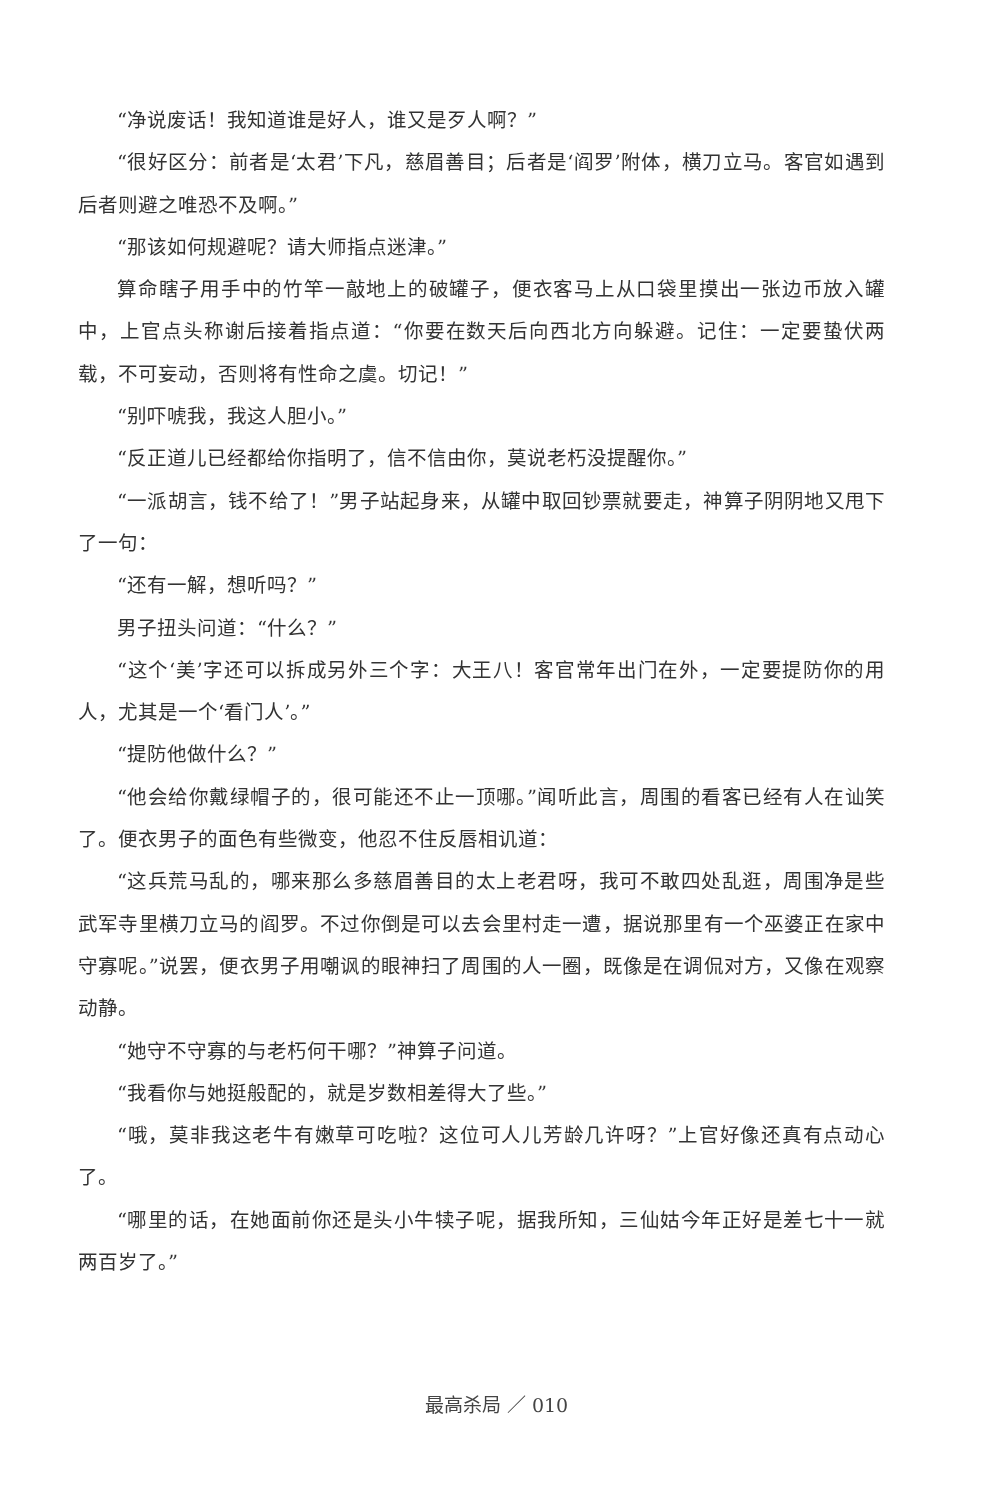“净说废话！我知道谁是好人，谁又是歹人啊？”
“很好区分：前者是‘太君’下凡，慈眉善目；后者是‘阎罗’附体，横刀立马。客官如遇到后者则避之唯恐不及啊。”
“那该如何规避呢？请大师指点迷津。”
算命瞎子用手中的竹竿一敲地上的破罐子，便衣客马上从口袋里摸出一张边币放入罐中，上官点头称谢后接着指点道：“你要在数天后向西北方向躲避。记住：一定要蛰伏两载，不可妄动，否则将有性命之虞。切记！”
“别吓唬我，我这人胆小。”
“反正道儿已经都给你指明了，信不信由你，莫说老朽没提醒你。”
“一派胡言，钱不给了！”男子站起身来，从罐中取回钞票就要走，神算子阴阴地又甩下了一句：
“还有一解，想听吗？”
男子扭头问道：“什么？”
“这个‘美’字还可以拆成另外三个字：大王八！客官常年出门在外，一定要提防你的用人，尤其是一个‘看门人’。”
“提防他做什么？”
“他会给你戴绿帽子的，很可能还不止一顶哪。”闻听此言，周围的看客已经有人在讪笑了。便衣男子的面色有些微变，他忍不住反唇相讥道：
“这兵荒马乱的，哪来那么多慈眉善目的太上老君呀，我可不敢四处乱逛，周围净是些武军寺里横刀立马的阎罗。不过你倒是可以去会里村走一遭，据说那里有一个巫婆正在家中守寡呢。”说罢，便衣男子用嘲讽的眼神扫了周围的人一圈，既像是在调侃对方，又像在观察动静。
“她守不守寡的与老朽何干哪？”神算子问道。
“我看你与她挺般配的，就是岁数相差得大了些。”
“哦，莫非我这老牛有嫩草可吃啦？这位可人儿芳龄几许呀？”上官好像还真有点动心了。
“哪里的话，在她面前你还是头小牛犊子呢，据我所知，三仙姑今年正好是差七十一就两百岁了。”
最高杀局 ／ 010